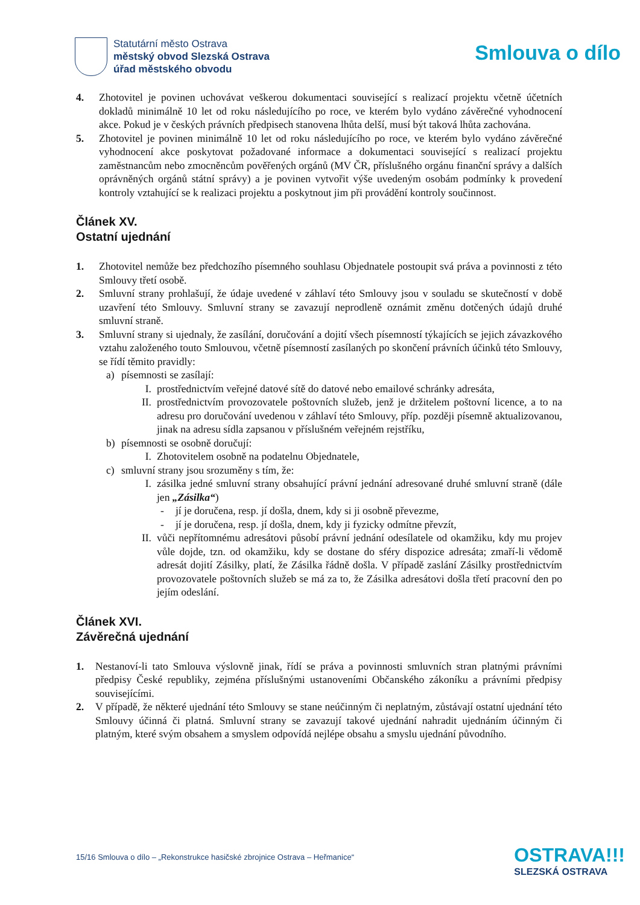Statutární město Ostrava
městský obvod Slezská Ostrava
úřad městského obvodu
Smlouva o dílo
4. Zhotovitel je povinen uchovávat veškerou dokumentaci související s realizací projektu včetně účetních dokladů minimálně 10 let od roku následujícího po roce, ve kterém bylo vydáno závěrečné vyhodnocení akce. Pokud je v českých právních předpisech stanovena lhůta delší, musí být taková lhůta zachována.
5. Zhotovitel je povinen minimálně 10 let od roku následujícího po roce, ve kterém bylo vydáno závěrečné vyhodnocení akce poskytovat požadované informace a dokumentaci související s realizací projektu zaměstnancům nebo zmocněncům pověřených orgánů (MV ČR, příslušného orgánu finanční správy a dalších oprávněných orgánů státní správy) a je povinen vytvořit výše uvedeným osobám podmínky k provedení kontroly vztahující se k realizaci projektu a poskytnout jim při provádění kontroly součinnost.
Článek XV.
Ostatní ujednání
1. Zhotovitel nemůže bez předchozího písemného souhlasu Objednatele postoupit svá práva a povinnosti z této Smlouvy třetí osobě.
2. Smluvní strany prohlašují, že údaje uvedené v záhlaví této Smlouvy jsou v souladu se skutečností v době uzavření této Smlouvy. Smluvní strany se zavazují neprodleně oznámit změnu dotčených údajů druhé smluvní straně.
3. Smluvní strany si ujednaly, že zasílání, doručování a dojití všech písemností týkajících se jejich závazkového vztahu založeného touto Smlouvou, včetně písemností zasílaných po skončení právních účinků této Smlouvy, se řídí těmito pravidly:
a) písemnosti se zasílají:
I. prostřednictvím veřejné datové sítě do datové nebo emailové schránky adresáta,
II. prostřednictvím provozovatele poštovních služeb, jenž je držitelem poštovní licence, a to na adresu pro doručování uvedenou v záhlaví této Smlouvy, příp. později písemně aktualizovanou, jinak na adresu sídla zapsanou v příslušném veřejném rejstříku,
b) písemnosti se osobně doručují:
I. Zhotovitelem osobně na podatelnu Objednatele,
c) smluvní strany jsou srozuměny s tím, že:
I. zásilka jedné smluvní strany obsahující právní jednání adresované druhé smluvní straně (dále jen „Zásilka“)
- jí je doručena, resp. jí došla, dnem, kdy si ji osobně převezme,
- jí je doručena, resp. jí došla, dnem, kdy ji fyzicky odmítne převzít,
II. vůči nepřítomnému adresátovi působí právní jednání odesílatele od okamžiku, kdy mu projev vůle dojde, tzn. od okamžiku, kdy se dostane do sféry dispozice adresáta; zmaří-li vědomě adresát dojití Zásilky, platí, že Zásilka řádně došla. V případě zaslání Zásilky prostřednictvím provozovatele poštovních služeb se má za to, že Zásilka adresátovi došla třetí pracovní den po jejím odeslání.
Článek XVI.
Závěrečná ujednání
1. Nestanoví-li tato Smlouva výslovně jinak, řídí se práva a povinnosti smluvních stran platnými právními předpisy České republiky, zejména příslušnými ustanoveními Občanského zákoníku a právními předpisy souvisejícími.
2. V případě, že některé ujednání této Smlouvy se stane neúčinným či neplatným, zůstávají ostatní ujednání této Smlouvy účinná či platná. Smluvní strany se zavazují takové ujednání nahradit ujednáním účinným či platným, které svým obsahem a smyslem odpovídá nejlépe obsahu a smyslu ujednání původního.
15/16 Smlouva o dílo – „Rekonstrukce hasičské zbrojnice Ostrava – Heřmanice“
OSTRAVA!!!
SLEZSKÁ OSTRAVA